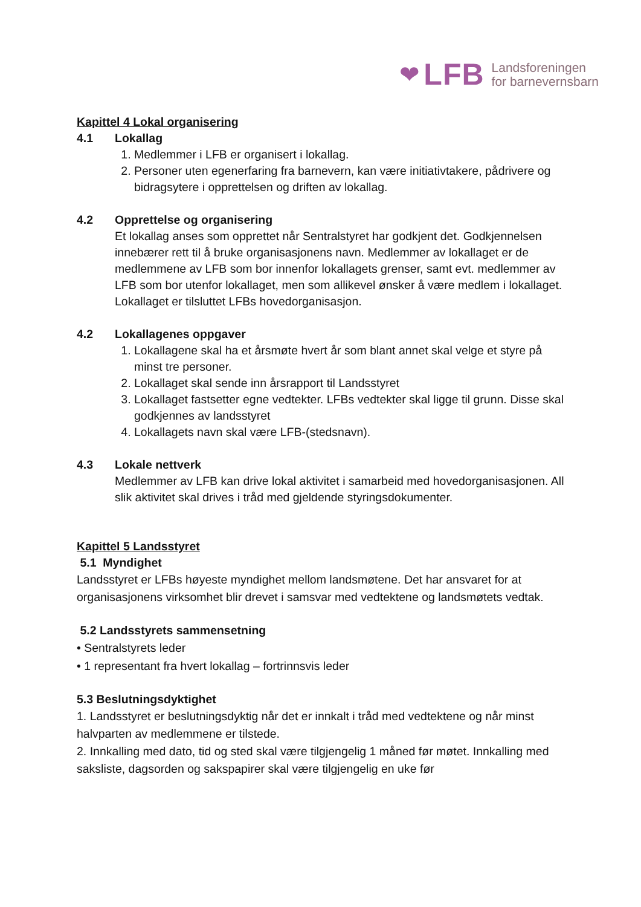❤ LFB Landsforeningen
for barnevernsbarn
Kapittel 4 Lokal organisering
4.1 Lokallag
1. Medlemmer i LFB er organisert i lokallag.
2. Personer uten egenerfaring fra barnevern, kan være initiativtakere, pådrivere og bidragsytere i opprettelsen og driften av lokallag.
4.2 Opprettelse og organisering
Et lokallag anses som opprettet når Sentralstyret har godkjent det. Godkjennelsen innebærer rett til å bruke organisasjonens navn. Medlemmer av lokallaget er de medlemmene av LFB som bor innenfor lokallagets grenser, samt evt. medlemmer av LFB som bor utenfor lokallaget, men som allikevel ønsker å være medlem i lokallaget. Lokallaget er tilsluttet LFBs hovedorganisasjon.
4.2 Lokallagenes oppgaver
1. Lokallagene skal ha et årsmøte hvert år som blant annet skal velge et styre på minst tre personer.
2. Lokallaget skal sende inn årsrapport til Landsstyret
3. Lokallaget fastsetter egne vedtekter. LFBs vedtekter skal ligge til grunn. Disse skal godkjennes av landsstyret
4. Lokallagets navn skal være LFB-(stedsnavn).
4.3 Lokale nettverk
Medlemmer av LFB kan drive lokal aktivitet i samarbeid med hovedorganisasjonen. All slik aktivitet skal drives i tråd med gjeldende styringsdokumenter.
Kapittel 5 Landsstyret
5.1 Myndighet
Landsstyret er LFBs høyeste myndighet mellom landsmøtene. Det har ansvaret for at organisasjonens virksomhet blir drevet i samsvar med vedtektene og landsmøtets vedtak.
5.2 Landsstyrets sammensetning
• Sentralstyrets leder
• 1 representant fra hvert lokallag – fortrinnsvis leder
5.3 Beslutningsdyktighet
1. Landsstyret er beslutningsdyktig når det er innkalt i tråd med vedtektene og når minst halvparten av medlemmene er tilstede.
2. Innkalling med dato, tid og sted skal være tilgjengelig 1 måned før møtet. Innkalling med saksliste, dagsorden og sakspapirer skal være tilgjengelig en uke før